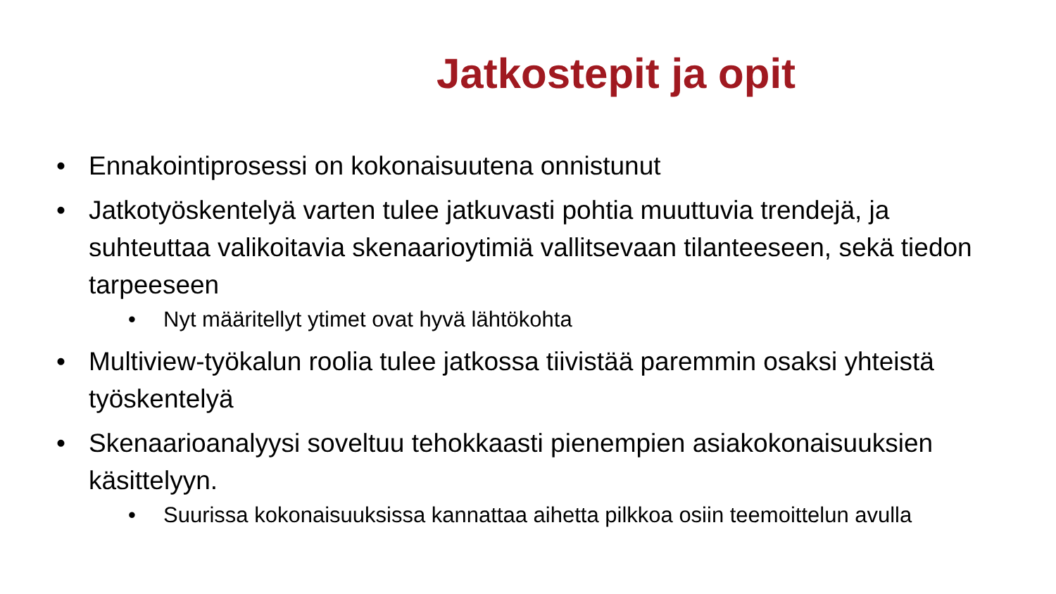Jatkostepit ja opit
• Ennakointiprosessi on kokonaisuutena onnistunut
• Jatkotyöskentelyä varten tulee jatkuvasti pohtia muuttuvia trendejä, ja suhteuttaa valikoitavia skenaarioytimiä vallitsevaan tilanteeseen, sekä tiedon tarpeeseen
• Nyt määritellyt ytimet ovat hyvä lähtökohta
• Multiview-työkalun roolia tulee jatkossa tiivistää paremmin osaksi yhteistä työskentelyä
• Skenaarioanalyysi soveltuu tehokkaasti pienempien asiakokonaisuuksien käsittelyyn.
• Suurissa kokonaisuuksissa kannattaa aihetta pilkkoa osiin teemoittelun avulla